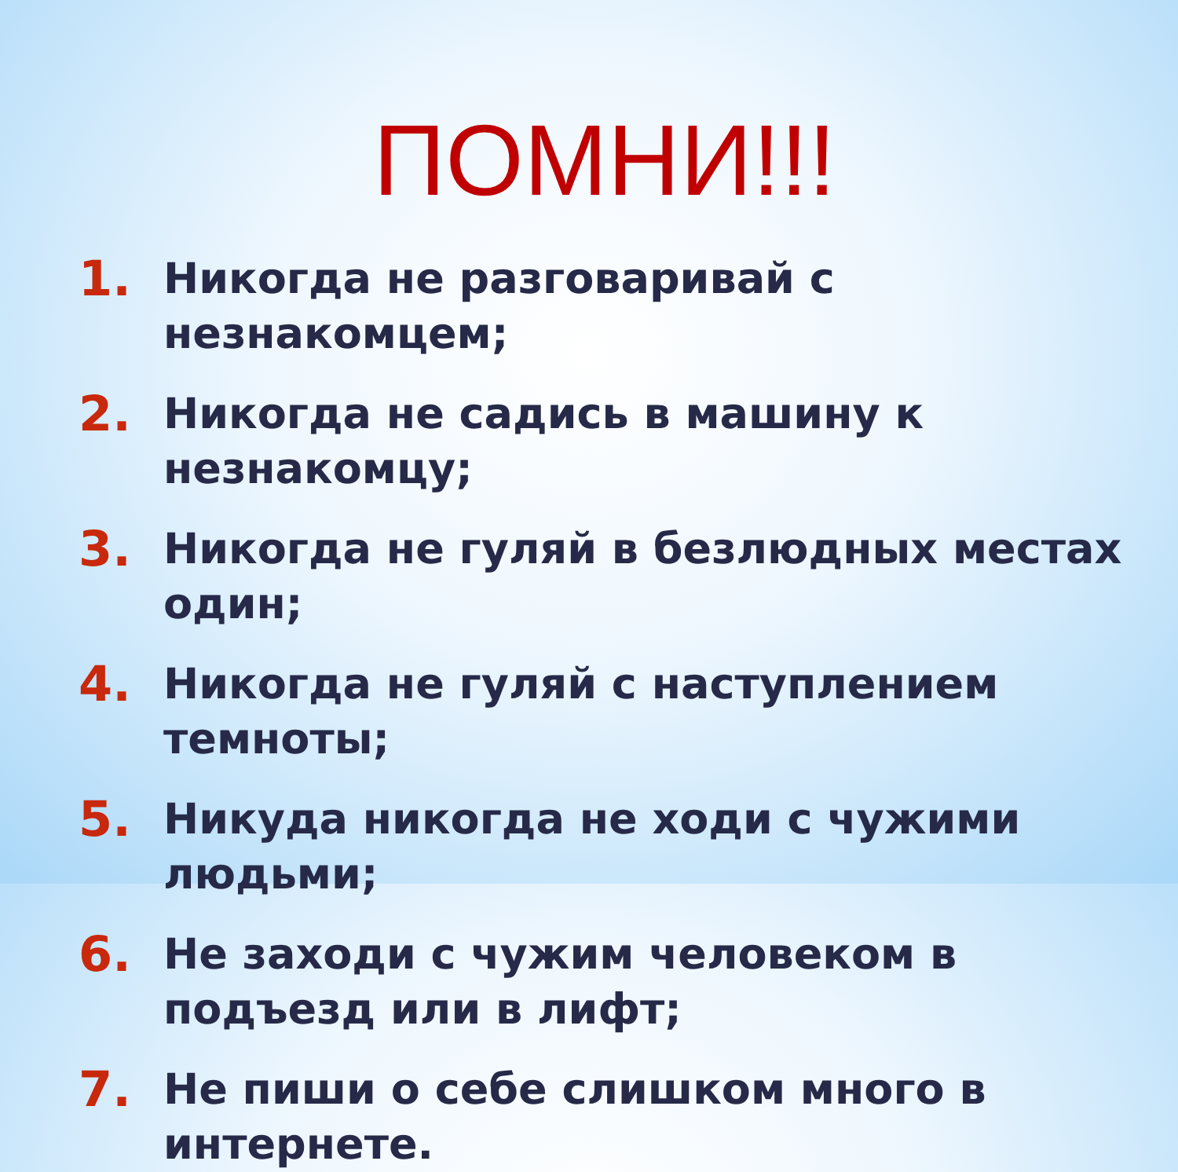ПОМНИ!!!
1. Никогда не разговаривай с незнакомцем;
2. Никогда не садись в машину к незнакомцу;
3. Никогда не гуляй в безлюдных местах один;
4. Никогда не гуляй с наступлением темноты;
5. Никуда никогда не ходи с чужими людьми;
6. Не заходи с чужим человеком в подъезд или в лифт;
7. Не пиши о себе слишком много в интернете.